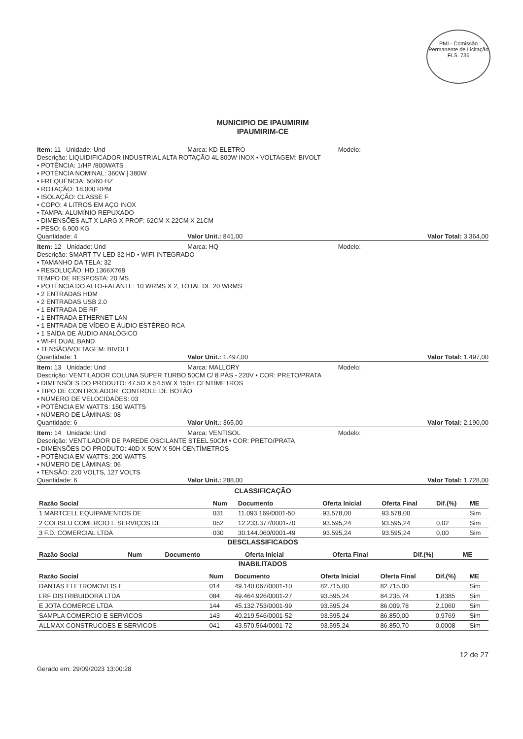PMI - Comissão Permanente de Licitação
FLS. 736
MUNICIPIO DE IPAUMIRIM
IPAUMIRIM-CE
Item: 11 Unidade: Und Marca: KD ELETRO Modelo:
Descrição: LIQUIDIFICADOR INDUSTRIAL ALTA ROTAÇÃO 4L 800W INOX • VOLTAGEM: BIVOLT
• POTÊNCIA: 1/HP /800WATS
• POTÊNCIA NOMINAL: 360W | 380W
• FREQUÊNCIA: 50/60 HZ
• ROTAÇÃO: 18.000 RPM
• ISOLAÇÃO: CLASSE F
• COPO: 4 LITROS EM AÇO INOX
• TAMPA: ALUMÍNIO REPUXADO
• DIMENSÕES ALT X LARG X PROF: 62CM X 22CM X 21CM
• PESO: 6.900 KG
Quantidade: 4 Valor Unit.: 841,00 Valor Total: 3.364,00
Item: 12 Unidade: Und Marca: HQ Modelo:
Descrição: SMART TV LED 32 HD • WIFI INTEGRADO
• TAMANHO DA TELA: 32
• RESOLUÇÃO: HD 1366X768
TEMPO DE RESPOSTA: 20 MS
• POTÊNCIA DO ALTO-FALANTE: 10 WRMS X 2, TOTAL DE 20 WRMS
• 2 ENTRADAS HDM
• 2 ENTRADAS USB 2.0
• 1 ENTRADA DE RF
• 1 ENTRADA ETHERNET LAN
• 1 ENTRADA DE VÍDEO E ÁUDIO ESTÉREO RCA
• 1 SAÍDA DE ÁUDIO ANALÓGICO
• WI-FI DUAL BAND
• TENSÃO/VOLTAGEM: BIVOLT
Quantidade: 1 Valor Unit.: 1.497,00 Valor Total: 1.497,00
Item: 13 Unidade: Und Marca: MALLORY Modelo:
Descrição: VENTILADOR COLUNA SUPER TURBO 50CM C/ 8 PÁS - 220V • COR: PRETO/PRATA
• DIMENSÕES DO PRODUTO: 47.5D X 54.5W X 150H CENTÍMETROS
• TIPO DE CONTROLADOR: CONTROLE DE BOTÃO
• NÚMERO DE VELOCIDADES: 03
• POTÊNCIA EM WATTS: 150 WATTS
• NÚMERO DE LÂMINAS: 08
Quantidade: 6 Valor Unit.: 365,00 Valor Total: 2.190,00
Item: 14 Unidade: Und Marca: VENTISOL Modelo:
Descrição: VENTILADOR DE PAREDE OSCILANTE STEEL 50CM • COR: PRETO/PRATA
• DIMENSÕES DO PRODUTO: 40D X 50W X 50H CENTÍMETROS
• POTÊNCIA EM WATTS: 200 WATTS
• NÚMERO DE LÂMINAS: 06
• TENSÃO: 220 VOLTS, 127 VOLTS
Quantidade: 6 Valor Unit.: 288,00 Valor Total: 1.728,00
CLASSIFICAÇÃO
| Razão Social | Num | Documento | Oferta Inicial | Oferta Final | Dif.(%) | ME |
| --- | --- | --- | --- | --- | --- | --- |
| 1 MARTCELL EQUIPAMENTOS DE | 031 | 11.093.169/0001-50 | 93.578,00 | 93.578,00 | | Sim |
| 2 COLISEU COMERCIO E SERVIÇOS DE | 052 | 12.233.377/0001-70 | 93.595,24 | 93.595,24 | 0,02 | Sim |
| 3 F.D. COMERCIAL LTDA | 030 | 30.144.060/0001-49 | 93.595,24 | 93.595,24 | 0,00 | Sim |
DESCLASSIFICADOS
| Razão Social | Num | Documento | Oferta Inicial | Oferta Final | Dif.(%) | ME |
| --- | --- | --- | --- | --- | --- | --- |
INABILITADOS
| Razão Social | Num | Documento | Oferta Inicial | Oferta Final | Dif.(%) | ME |
| --- | --- | --- | --- | --- | --- | --- |
| DANTAS ELETROMOVEIS E | 014 | 49.140.067/0001-10 | 82.715,00 | 82.715,00 | | Sim |
| LRF DISTRIBUIDORA LTDA | 084 | 49.464.926/0001-27 | 93.595,24 | 84.235,74 | 1,8385 | Sim |
| E JOTA COMERCE LTDA | 144 | 45.132.753/0001-99 | 93.595,24 | 86.009,78 | 2,1060 | Sim |
| SAMPLA COMERCIO E SERVICOS | 143 | 40.219.546/0001-52 | 93.595,24 | 86.850,00 | 0,9769 | Sim |
| ALLMAX CONSTRUCOES E SERVICOS | 041 | 43.570.564/0001-72 | 93.595,24 | 86.850,70 | 0,0008 | Sim |
Gerado em: 29/09/2023 13:00:28 12 de 27